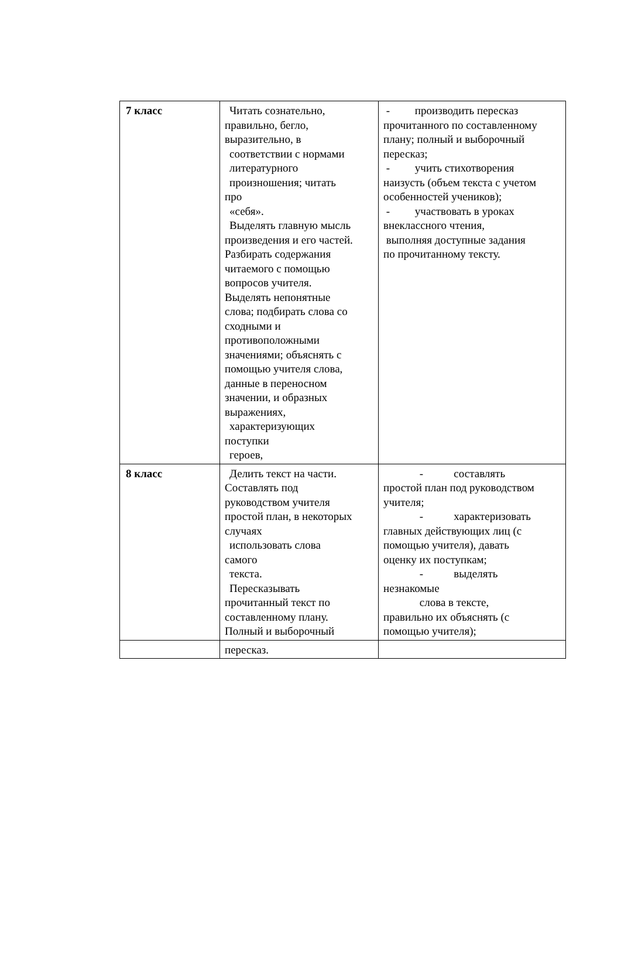| 7 класс | Читать сознательно, правильно, бегло, выразительно, в соответствии с нормами литературного произношения; читать про «себя». Выделять главную мысль произведения и его частей. Разбирать содержания читаемого с помощью вопросов учителя. Выделять непонятные слова; подбирать слова со сходными и противоположными значениями; объяснять с помощью учителя слова, данные в переносном значении, и образных выражениях, характеризующих поступки героев, | - производить пересказ прочитанного по составленному плану; полный и выборочный пересказ; - учить стихотворения наизусть (объем текста с учетом особенностей учеников); - участвовать в уроках внеклассного чтения, выполняя доступные задания по прочитанному тексту. |
| 8 класс | Делить текст на части. Составлять под руководством учителя простой план, в некоторых случаях использовать слова самого текста. Пересказывать прочитанный текст по составленному плану. Полный и выборочный | - составлять простой план под руководством учителя; - характеризовать главных действующих лиц (с помощью учителя), давать оценку их поступкам; - выделять незнакомые слова в тексте, правильно их объяснять (с помощью учителя); |
| | пересказ. | |